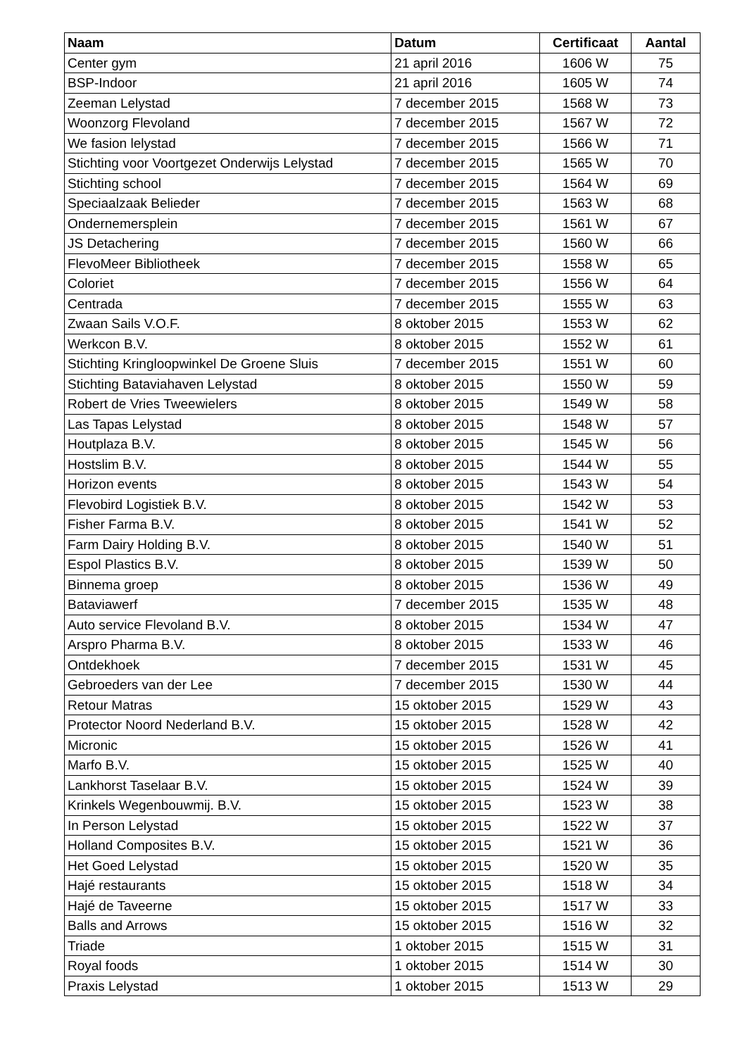| Naam | Datum | Certificaat | Aantal |
| --- | --- | --- | --- |
| Center gym | 21 april 2016 | 1606 W | 75 |
| BSP-Indoor | 21 april 2016 | 1605 W | 74 |
| Zeeman Lelystad | 7 december 2015 | 1568 W | 73 |
| Woonzorg Flevoland | 7 december 2015 | 1567 W | 72 |
| We fasion lelystad | 7 december 2015 | 1566 W | 71 |
| Stichting voor Voortgezet Onderwijs Lelystad | 7 december 2015 | 1565 W | 70 |
| Stichting school | 7 december 2015 | 1564 W | 69 |
| Speciaalzaak Belieder | 7 december 2015 | 1563 W | 68 |
| Ondernemersplein | 7 december 2015 | 1561 W | 67 |
| JS Detachering | 7 december 2015 | 1560 W | 66 |
| FlevoMeer Bibliotheek | 7 december 2015 | 1558 W | 65 |
| Coloriet | 7 december 2015 | 1556 W | 64 |
| Centrada | 7 december 2015 | 1555 W | 63 |
| Zwaan Sails V.O.F. | 8 oktober 2015 | 1553 W | 62 |
| Werkcon B.V. | 8 oktober 2015 | 1552 W | 61 |
| Stichting Kringloopwinkel De Groene Sluis | 7 december 2015 | 1551 W | 60 |
| Stichting Bataviahaven Lelystad | 8 oktober 2015 | 1550 W | 59 |
| Robert de Vries Tweewielers | 8 oktober 2015 | 1549 W | 58 |
| Las Tapas Lelystad | 8 oktober 2015 | 1548 W | 57 |
| Houtplaza B.V. | 8 oktober 2015 | 1545 W | 56 |
| Hostslim B.V. | 8 oktober 2015 | 1544 W | 55 |
| Horizon events | 8 oktober 2015 | 1543 W | 54 |
| Flevobird Logistiek B.V. | 8 oktober 2015 | 1542 W | 53 |
| Fisher Farma B.V. | 8 oktober 2015 | 1541 W | 52 |
| Farm Dairy Holding B.V. | 8 oktober 2015 | 1540 W | 51 |
| Espol Plastics B.V. | 8 oktober 2015 | 1539 W | 50 |
| Binnema groep | 8 oktober 2015 | 1536 W | 49 |
| Bataviawerf | 7 december 2015 | 1535 W | 48 |
| Auto service Flevoland B.V. | 8 oktober 2015 | 1534 W | 47 |
| Arspro Pharma B.V. | 8 oktober 2015 | 1533 W | 46 |
| Ontdekhoek | 7 december 2015 | 1531 W | 45 |
| Gebroeders van der Lee | 7 december 2015 | 1530 W | 44 |
| Retour Matras | 15 oktober 2015 | 1529 W | 43 |
| Protector Noord Nederland B.V. | 15 oktober 2015 | 1528 W | 42 |
| Micronic | 15 oktober 2015 | 1526 W | 41 |
| Marfo B.V. | 15 oktober 2015 | 1525 W | 40 |
| Lankhorst Taselaar B.V. | 15 oktober 2015 | 1524 W | 39 |
| Krinkels Wegenbouwmij. B.V. | 15 oktober 2015 | 1523 W | 38 |
| In Person Lelystad | 15 oktober 2015 | 1522 W | 37 |
| Holland Composites B.V. | 15 oktober 2015 | 1521 W | 36 |
| Het Goed Lelystad | 15 oktober 2015 | 1520 W | 35 |
| Hajé restaurants | 15 oktober 2015 | 1518 W | 34 |
| Hajé de Taveerne | 15 oktober 2015 | 1517 W | 33 |
| Balls and Arrows | 15 oktober 2015 | 1516 W | 32 |
| Triade | 1 oktober 2015 | 1515 W | 31 |
| Royal foods | 1 oktober 2015 | 1514 W | 30 |
| Praxis Lelystad | 1 oktober 2015 | 1513 W | 29 |